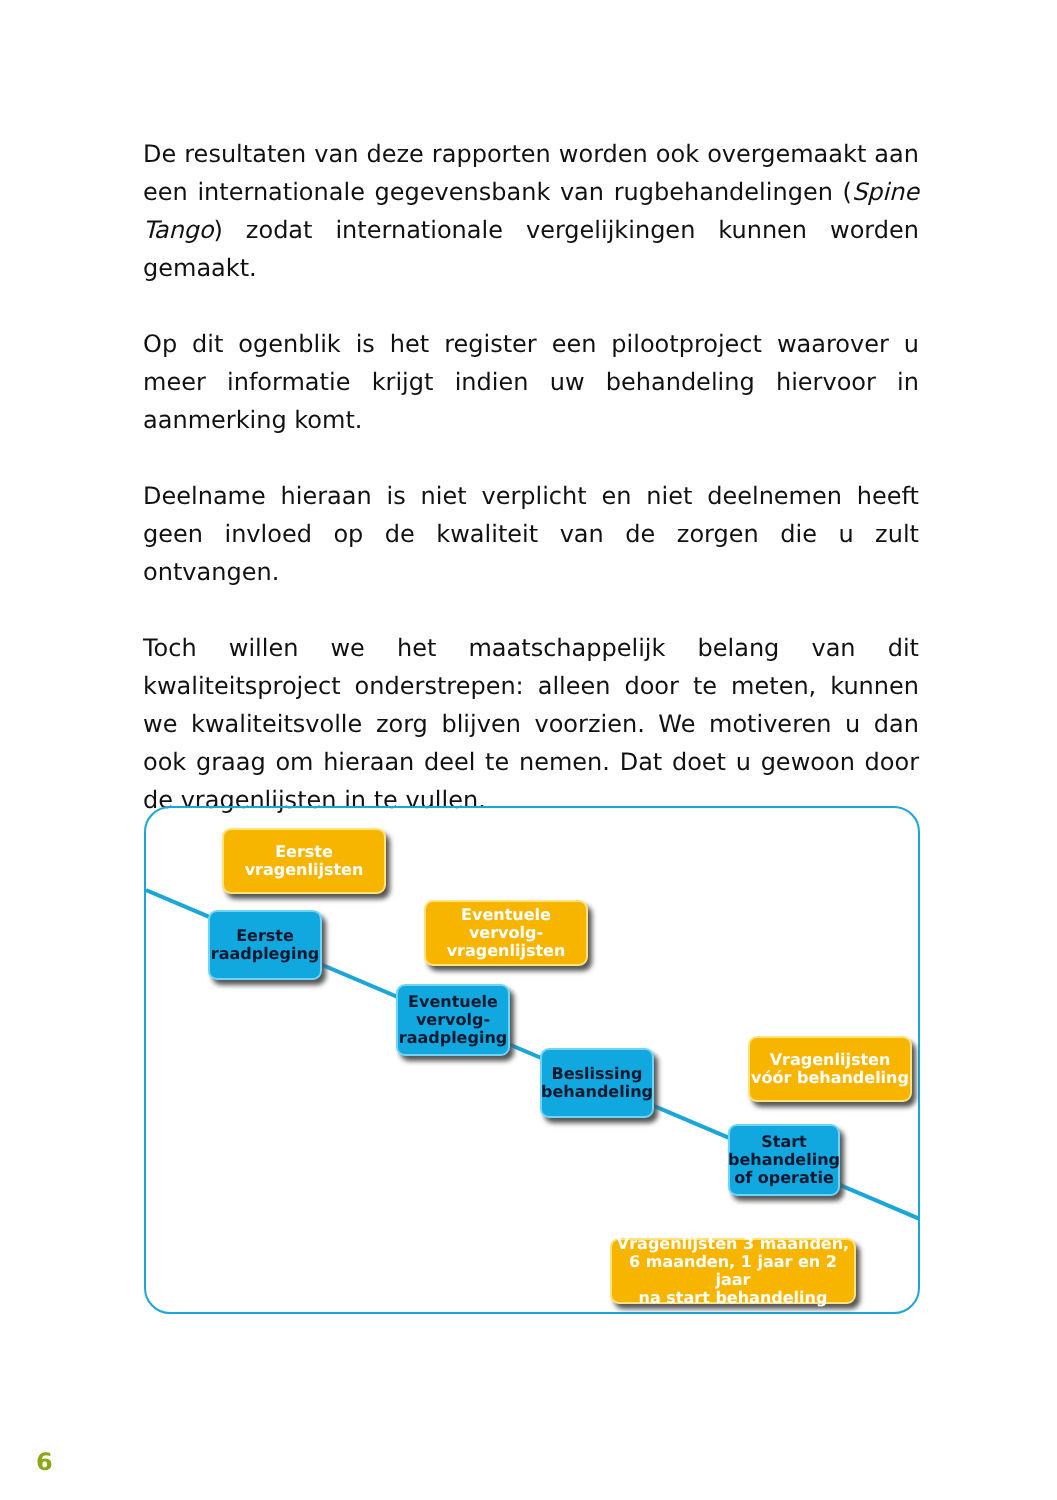De resultaten van deze rapporten worden ook overgemaakt aan een internationale gegevensbank van rugbehandelingen (Spine Tango) zodat internationale vergelijkingen kunnen worden gemaakt.
Op dit ogenblik is het register een pilootproject waarover u meer informatie krijgt indien uw behandeling hiervoor in aanmerking komt.
Deelname hieraan is niet verplicht en niet deelnemen heeft geen invloed op de kwaliteit van de zorgen die u zult ontvangen.
Toch willen we het maatschappelijk belang van dit kwaliteitsproject onderstrepen: alleen door te meten, kunnen we kwaliteitsvolle zorg blijven voorzien. We motiveren u dan ook graag om hieraan deel te nemen. Dat doet u gewoon door de vragenlijsten in te vullen.
Eerste
vragenlijsten
Eerste
raadpleging
Eventuele vervolg-
vragenlijsten
Eventuele
vervolg-
raadpleging
Beslissing
behandeling
Vragenlijsten
vóór behandeling
Start
behandeling
of operatie
Vragenlijsten 3 maanden,
6 maanden, 1 jaar en 2 jaar
na start behandeling
6